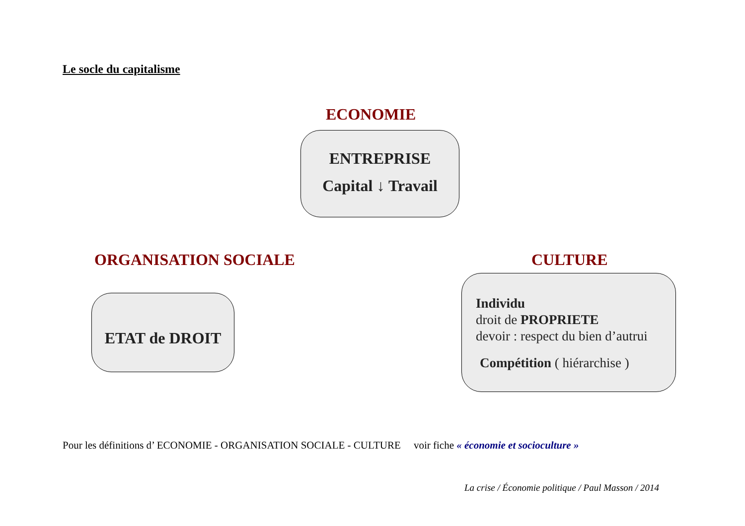Le socle du capitalisme
ECONOMIE
ENTREPRISE
Capital ↓ Travail
ORGANISATION SOCIALE CULTURE
ETAT de DROIT
Individu
droit de PROPRIETE
devoir : respect du bien d’autrui
Compétition ( hiérarchise )
Pour les définitions d’ ECONOMIE - ORGANISATION SOCIALE - CULTURE voir fiche « économie et socioculture »
La crise / Économie politique / Paul Masson / 2014